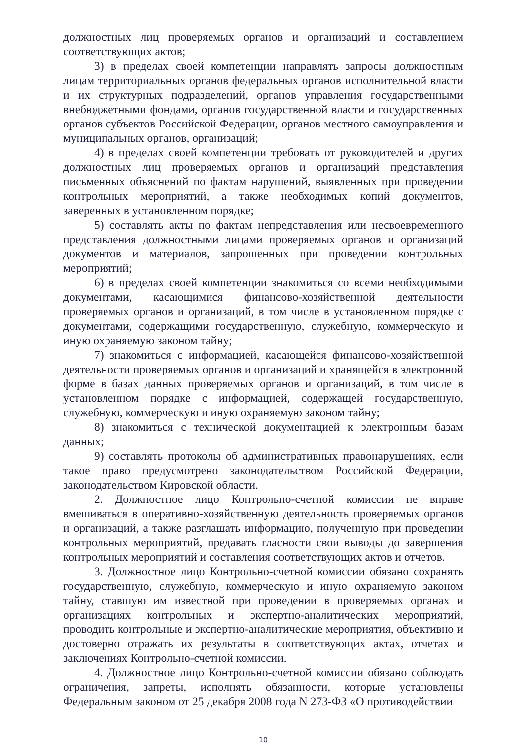должностных лиц проверяемых органов и организаций и составлением соответствующих актов;
3) в пределах своей компетенции направлять запросы должностным лицам территориальных органов федеральных органов исполнительной власти и их структурных подразделений, органов управления государственными внебюджетными фондами, органов государственной власти и государственных органов субъектов Российской Федерации, органов местного самоуправления и муниципальных органов, организаций;
4) в пределах своей компетенции требовать от руководителей и других должностных лиц проверяемых органов и организаций представления письменных объяснений по фактам нарушений, выявленных при проведении контрольных мероприятий, а также необходимых копий документов, заверенных в установленном порядке;
5) составлять акты по фактам непредставления или несвоевременного представления должностными лицами проверяемых органов и организаций документов и материалов, запрошенных при проведении контрольных мероприятий;
6) в пределах своей компетенции знакомиться со всеми необходимыми документами, касающимися финансово-хозяйственной деятельности проверяемых органов и организаций, в том числе в установленном порядке с документами, содержащими государственную, служебную, коммерческую и иную охраняемую законом тайну;
7) знакомиться с информацией, касающейся финансово-хозяйственной деятельности проверяемых органов и организаций и хранящейся в электронной форме в базах данных проверяемых органов и организаций, в том числе в установленном порядке с информацией, содержащей государственную, служебную, коммерческую и иную охраняемую законом тайну;
8) знакомиться с технической документацией к электронным базам данных;
9) составлять протоколы об административных правонарушениях, если такое право предусмотрено законодательством Российской Федерации, законодательством Кировской области.
2. Должностное лицо Контрольно-счетной комиссии не вправе вмешиваться в оперативно-хозяйственную деятельность проверяемых органов и организаций, а также разглашать информацию, полученную при проведении контрольных мероприятий, предавать гласности свои выводы до завершения контрольных мероприятий и составления соответствующих актов и отчетов.
3. Должностное лицо Контрольно-счетной комиссии обязано сохранять государственную, служебную, коммерческую и иную охраняемую законом тайну, ставшую им известной при проведении в проверяемых органах и организациях контрольных и экспертно-аналитических мероприятий, проводить контрольные и экспертно-аналитические мероприятия, объективно и достоверно отражать их результаты в соответствующих актах, отчетах и заключениях Контрольно-счетной комиссии.
4. Должностное лицо Контрольно-счетной комиссии обязано соблюдать ограничения, запреты, исполнять обязанности, которые установлены Федеральным законом от 25 декабря 2008 года N 273-ФЗ «О противодействии
10